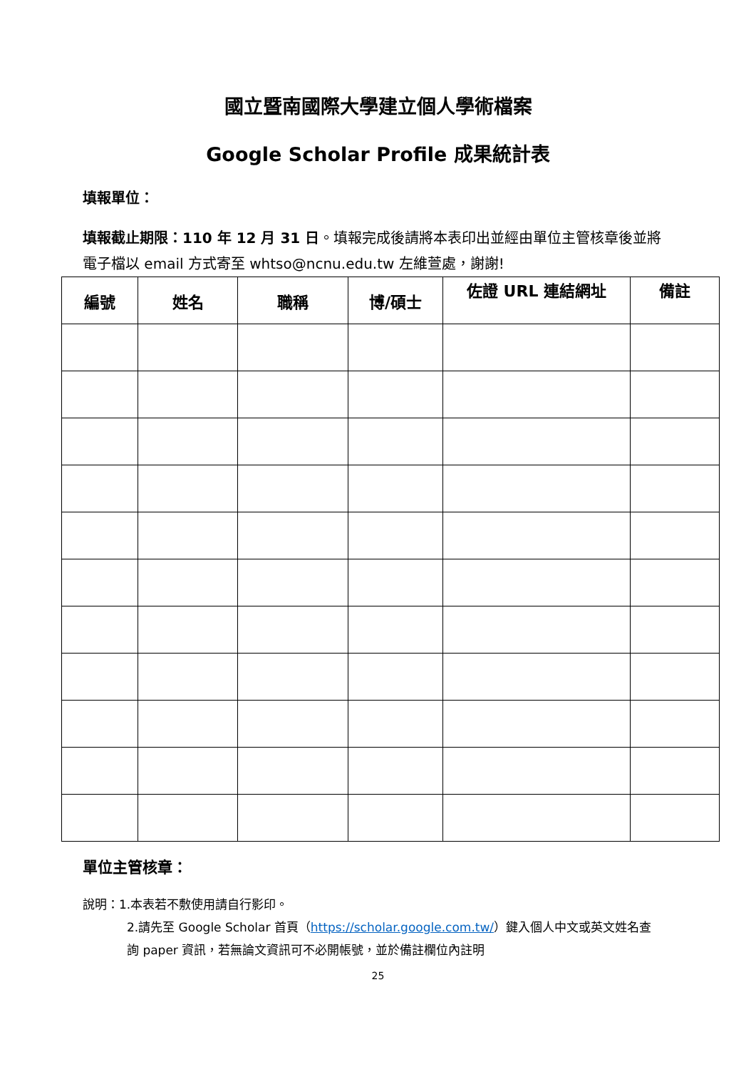國立暨南國際大學建立個人學術檔案
Google Scholar Profile 成果統計表
填報單位：
填報截止期限：110 年 12 月 31 日。填報完成後請將本表印出並經由單位主管核章後並將電子檔以 email 方式寄至 whtso@ncnu.edu.tw 左維萱處，謝謝!
| 編號 | 姓名 | 職稱 | 博/碩士 | 佐證 URL 連結網址 | 備註 |
| --- | --- | --- | --- | --- | --- |
單位主管核章：
說明：1.本表若不敷使用請自行影印。
2.請先至 Google Scholar 首頁（https://scholar.google.com.tw/）鍵入個人中文或英文姓名查詢 paper 資訊，若無論文資訊可不必開帳號，並於備註欄位內註明
25